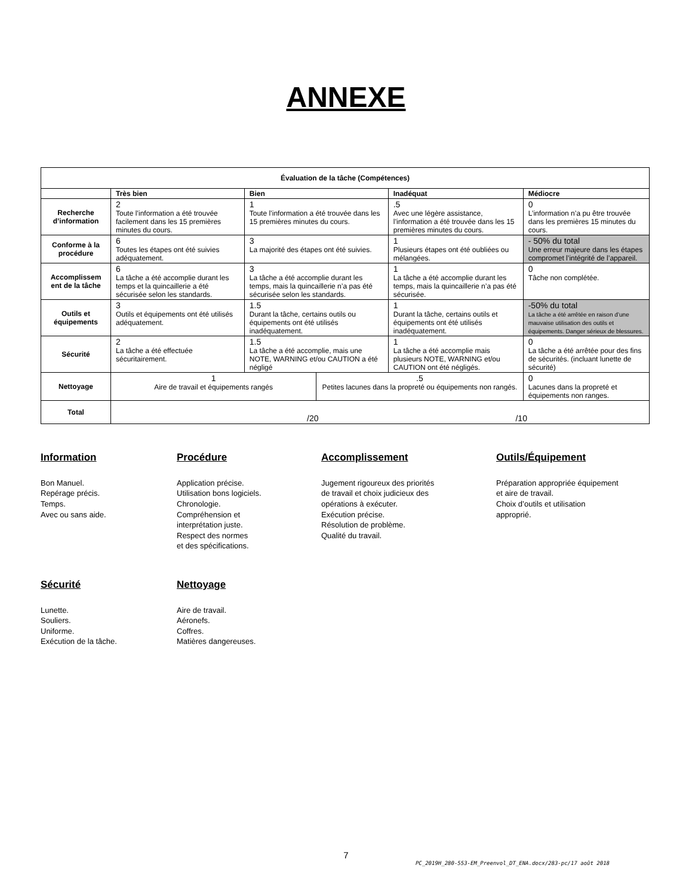ANNEXE
| Évaluation de la tâche (Compétences) | | | | | |
| --- | --- | --- | --- | --- | --- |
| | Très bien | Bien | | Inadéquat | Médiocre |
| Recherche d’information | 2 Toute l’information a été trouvée facilement dans les 15 premières minutes du cours. | 1 Toute l’information a été trouvée dans les 15 premières minutes du cours. | | .5 Avec une légère assistance, l’information a été trouvée dans les 15 premières minutes du cours. | 0 L’information n’a pu être trouvée dans les premières 15 minutes du cours. |
| Conforme à la procédure | 6 Toutes les étapes ont été suivies adéquatement. | 3 La majorité des étapes ont été suivies. | | 1 Plusieurs étapes ont été oubliées ou mélangées. | - 50% du total Une erreur majeure dans les étapes compromet l’intégrité de l’appareil. |
| Accomplissem ent de la tâche | 6 La tâche a été accomplie durant les temps et la quincaillerie a été sécurisée selon les standards. | 3 La tâche a été accomplie durant les temps, mais la quincaillerie n’a pas été sécurisée selon les standards. | | 1 La tâche a été accomplie durant les temps, mais la quincaillerie n’a pas été sécurisée. | 0 Tâche non complétée. |
| Outils et équipements | 3 Outils et équipements ont été utilisés adéquatement. | 1.5 Durant la tâche, certains outils ou équipements ont été utilisés inadéquatement. | | 1 Durant la tâche, certains outils et équipements ont été utilisés inadéquatement. | -50% du total La tâche a été arrêtée en raison d’une mauvaise utilisation des outils et équipements. Danger sérieux de blessures. |
| Sécurité | 2 La tâche a été effectuée sécuritairement. | 1.5 La tâche a été accomplie, mais une NOTE, WARNING et/ou CAUTION a été négligé | | 1 La tâche a été accomplie mais plusieurs NOTE, WARNING et/ou CAUTION ont été négligés. | 0 La tâche a été arrêtée pour des fins de sécurités. (incluant lunette de sécurité) |
| Nettoyage | 1 Aire de travail et équipements rangés | | .5 Petites lacunes dans la propreté ou équipements non rangés. | | 0 Lacunes dans la propreté et équipements non ranges. |
| Total | /20 /10 | | | | |
Information
Bon Manuel.
Repérage précis.
Temps.
Avec ou sans aide.
Procédure
Application précise.
Utilisation bons logiciels.
Chronologie.
Compréhension et
interprétation juste.
Respect des normes
et des spécifications.
Accomplissement
Jugement rigoureux des priorités
de travail et choix judicieux des
opérations à exécuter.
Exécution précise.
Résolution de problème.
Qualité du travail.
Outils/Équipement
Préparation appropriée équipement
et aire de travail.
Choix d’outils et utilisation
approprié.
Sécurité
Lunette.
Souliers.
Uniforme.
Exécution de la tâche.
Nettoyage
Aire de travail.
Aéronefs.
Coffres.
Matières dangereuses.
7
PC_2019H_280-553-EM_Preenvol_DT_ENA.docx/283-pc/17 août 2018